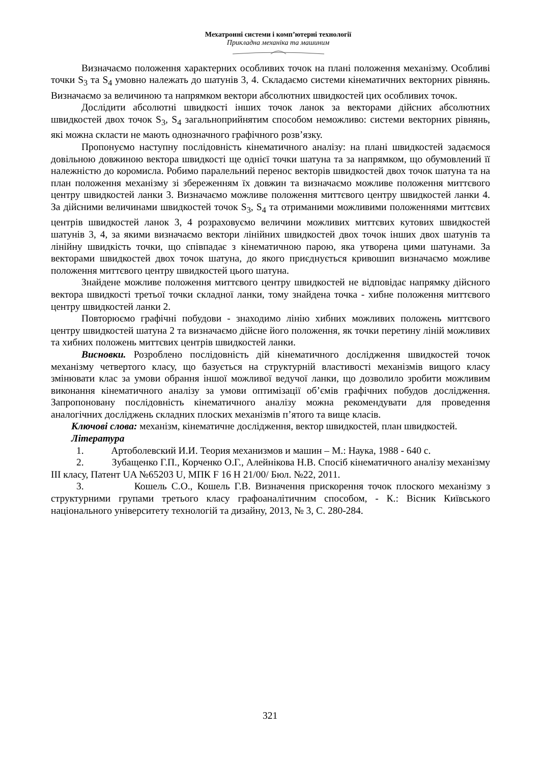Мехатронні системи і комп’ютерні технології
Прикладна механіка та машиним
Визначаємо положення характерних особливих точок на плані положення механізму. Особливі точки S<sub>3</sub> та S<sub>4</sub> умовно належать до шатунів 3, 4. Складаємо системи кінематичних векторних рівнянь. Визначаємо за величиною та напрямком вектори абсолютних швидкостей цих особливих точок.
Дослідити абсолютні швидкості інших точок ланок за векторами дійсних абсолютних швидкостей двох точок S<sub>3</sub>, S<sub>4</sub> загальноприйнятим способом неможливо: системи векторних рівнянь, які можна скласти не мають однозначного графічного розв’язку.
Пропонуємо наступну послідовність кінематичного аналізу: на плані швидкостей задаємося довільною довжиною вектора швидкості ще однієї точки шатуна та за напрямком, що обумовлений її належністю до коромисла. Робимо паралельний перенос векторів швидкостей двох точок шатуна та на план положення механізму зі збереженням їх довжин та визначаємо можливе положення миттєвого центру швидкостей ланки 3. Визначаємо можливе положення миттєвого центру швидкостей ланки 4. За дійсними величинами швидкостей точок S<sub>3</sub>, S<sub>4</sub> та отриманими можливими положеннями миттєвих центрів швидкостей ланок 3, 4 розраховуємо величини можливих миттєвих кутових швидкостей шатунів 3, 4, за якими визначаємо вектори лінійних швидкостей двох точок інших двох шатунів та лінійну швидкість точки, що співпадає з кінематичною парою, яка утворена цими шатунами. За векторами швидкостей двох точок шатуна, до якого приєднується кривошип визначаємо можливе положення миттєвого центру швидкостей цього шатуна.
Знайдене можливе положення миттєвого центру швидкостей не відповідає напрямку дійсного вектора швидкості третьої точки складної ланки, тому знайдена точка - хибне положення миттєвого центру швидкостей ланки 2.
Повторюємо графічні побудови - знаходимо лінію хибних можливих положень миттєвого центру швидкостей шатуна 2 та визначаємо дійсне його положення, як точки перетину ліній можливих та хибних положень миттєвих центрів швидкостей ланки.
Висновки. Розроблено послідовність дій кінематичного дослідження швидкостей точок механізму четвертого класу, що базується на структурній властивості механізмів вищого класу змінювати клас за умови обрання іншої можливої ведучої ланки, що дозволило зробити можливим виконання кінематичного аналізу за умови оптимізації об’ємів графічних побудов дослідження. Запропоновану послідовність кінематичного аналізу можна рекомендувати для проведення аналогічних досліджень складних плоских механізмів п’ятого та вище класів.
Ключові слова: механізм, кінематичне дослідження, вектор швидкостей, план швидкостей.
Література
1. Артоболевский И.И. Теория механизмов и машин – М.: Наука, 1988 - 640 с.
2. Зубащенко Г.П., Корченко О.Г., Алейнікова Н.В. Спосіб кінематичного аналізу механізму III класу, Патент UA №65203 U, МПК F 16 H 21/00/ Бюл. №22, 2011.
3. Кошель С.О., Кошель Г.В. Визначення прискорення точок плоского механізму з структурними групами третього класу графоаналітичним способом, - К.: Вісник Київського національного університету технологій та дизайну, 2013, № 3, С. 280-284.
321